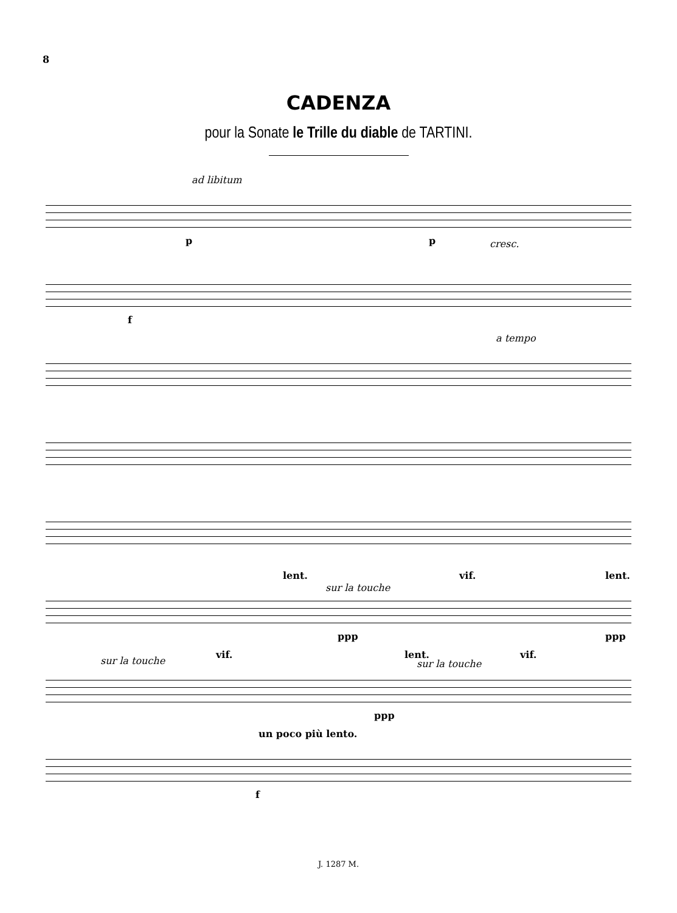8
CADENZA
pour la Sonate le Trille du diable de TARTINI.
ad libitum
p p cresc.
f
a tempo
lent.
sur la touche
vif. lent.
ppp ppp
sur la touche
vif. lent.
sur la touche
vif.
ppp
un poco più lento.
f
J. 1287 M.